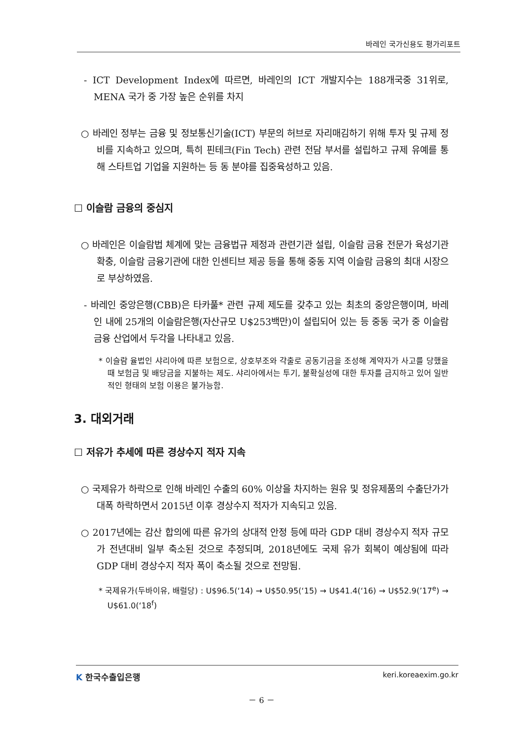바레인 국가신용도 평가리포트
- ICT Development Index에 따르면, 바레인의 ICT 개발지수는 188개국중 31위로, MENA 국가 중 가장 높은 순위를 차지
○ 바레인 정부는 금융 및 정보통신기술(ICT) 부문의 허브로 자리매김하기 위해 투자 및 규제 정비를 지속하고 있으며, 특히 핀테크(Fin Tech) 관련 전담 부서를 설립하고 규제 유예를 통해 스타트업 기업을 지원하는 등 동 분야를 집중육성하고 있음.
☐ 이슬람 금융의 중심지
○ 바레인은 이슬람법 체계에 맞는 금융법규 제정과 관련기관 설립, 이슬람 금융 전문가 육성기관 확충, 이슬람 금융기관에 대한 인센티브 제공 등을 통해 중동 지역 이슬람 금융의 최대 시장으로 부상하였음.
- 바레인 중앙은행(CBB)은 타카풀* 관련 규제 제도를 갖추고 있는 최초의 중앙은행이며, 바레인 내에 25개의 이슬람은행(자산규모 U$253백만)이 설립되어 있는 등 중동 국가 중 이슬람 금융 산업에서 두각을 나타내고 있음.
* 이슬람 율법인 샤리아에 따른 보험으로, 상호부조와 갹출로 공동기금을 조성해 계약자가 사고를 당했을 때 보험금 및 배당금을 지불하는 제도. 샤리아에서는 투기, 불확실성에 대한 투자를 금지하고 있어 일반적인 형태의 보험 이용은 불가능함.
3. 대외거래
☐ 저유가 추세에 따른 경상수지 적자 지속
○ 국제유가 하락으로 인해 바레인 수출의 60% 이상을 차지하는 원유 및 정유제품의 수출단가가 대폭 하락하면서 2015년 이후 경상수지 적자가 지속되고 있음.
○ 2017년에는 감산 합의에 따른 유가의 상대적 안정 등에 따라 GDP 대비 경상수지 적자 규모가 전년대비 일부 축소된 것으로 추정되며, 2018년에도 국제 유가 회복이 예상됨에 따라 GDP 대비 경상수지 적자 폭이 축소될 것으로 전망됨.
* 국제유가(두바이유, 배럴당) : U$96.5(‘14) → U$50.95(‘15) → U$41.4(‘16) → U$52.9(’17<sup>e</sup>) → U$61.0(‘18<sup>f</sup>)
K 한국수출입은행 keri.koreaexim.go.kr
－ 6 －